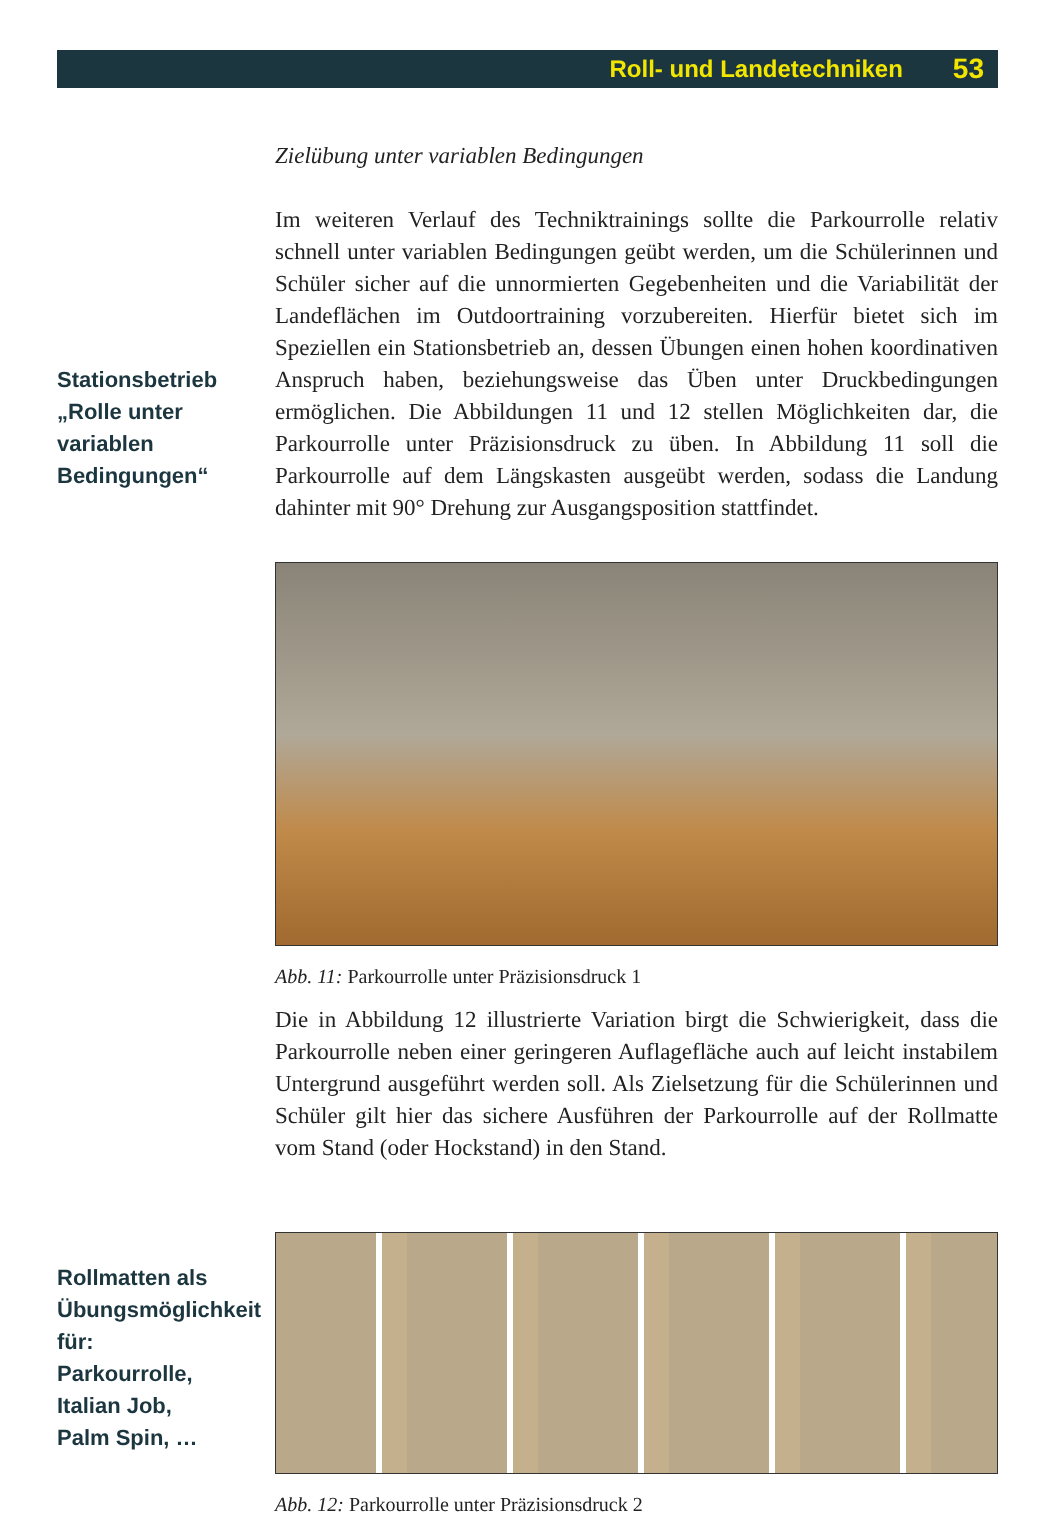Roll- und Landetechniken 53
Zielübung unter variablen Bedingungen
Stationsbetrieb
„Rolle unter
variablen
Bedingungen“
Im weiteren Verlauf des Techniktrainings sollte die Parkourrolle relativ schnell unter variablen Bedingungen geübt werden, um die Schülerinnen und Schüler sicher auf die unnormierten Gegebenheiten und die Variabilität der Landeflächen im Outdoortraining vorzubereiten. Hierfür bietet sich im Speziellen ein Stationsbetrieb an, dessen Übungen einen hohen koordinativen Anspruch haben, beziehungsweise das Üben unter Druckbedingungen ermöglichen. Die Abbildungen 11 und 12 stellen Möglichkeiten dar, die Parkourrolle unter Präzisionsdruck zu üben. In Abbildung 11 soll die Parkourrolle auf dem Längskasten ausgeübt werden, sodass die Landung dahinter mit 90° Drehung zur Ausgangsposition stattfindet.
Abb. 11: Parkourrolle unter Präzisionsdruck 1
Die in Abbildung 12 illustrierte Variation birgt die Schwierigkeit, dass die Parkourrolle neben einer geringeren Auflagefläche auch auf leicht instabilem Untergrund ausgeführt werden soll. Als Zielsetzung für die Schülerinnen und Schüler gilt hier das sichere Ausführen der Parkourrolle auf der Rollmatte vom Stand (oder Hockstand) in den Stand.
Rollmatten als
Übungsmöglichkeit
für:
Parkourrolle,
Italian Job,
Palm Spin, …
Abb. 12: Parkourrolle unter Präzisionsdruck 2